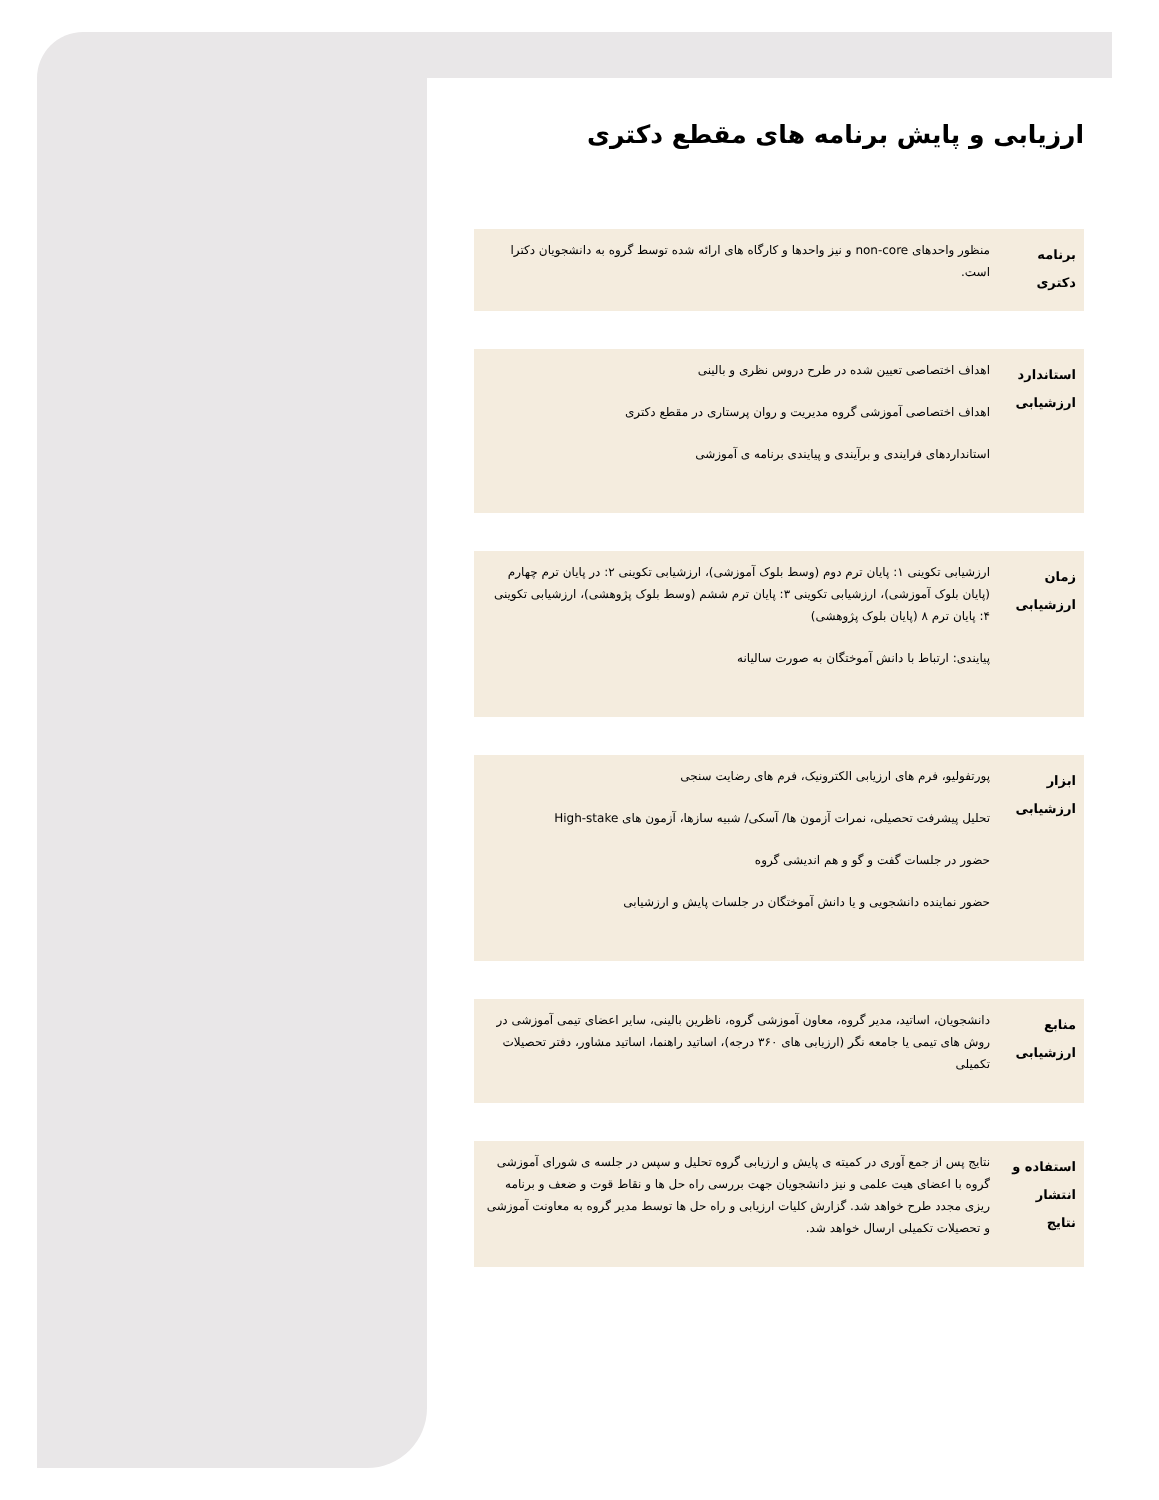ارزیابی و پایش برنامه های مقطع دکتری
| برنامه دکتری | منظور واحدهای non-core و نیز واحدها و کارگاه های ارائه شده توسط گروه به دانشجویان دکترا است. |
| استاندارد ارزشیابی | اهداف اختصاصی تعیین شده در طرح دروس نظری و بالینی اهداف اختصاصی آموزشی گروه مدیریت و روان پرستاری در مقطع دکتری استانداردهای فرایندی و برآیندی و پیایندی برنامه ی آموزشی |
| زمان ارزشیابی | ارزشیابی تکوینی ۱: پایان ترم دوم (وسط بلوک آموزشی)، ارزشیابی تکوینی ۲: در پایان ترم چهارم (پایان بلوک آموزشی)، ارزشیابی تکوینی ۳: پایان ترم ششم (وسط بلوک پژوهشی)، ارزشیابی تکوینی ۴: پایان ترم ۸ (پایان بلوک پژوهشی) پیایندی: ارتباط با دانش آموختگان به صورت سالیانه |
| ابزار ارزشیابی | پورتفولیو، فرم های ارزیابی الکترونیک، فرم های رضایت سنجی تحلیل پیشرفت تحصیلی، نمرات آزمون ها/ آسکی/ شبیه سازها، آزمون های High-stake حضور در جلسات گفت و گو و هم اندیشی گروه حضور نماینده دانشجویی و یا دانش آموختگان در جلسات پایش و ارزشیابی |
| منابع ارزشیابی | دانشجویان، اساتید، مدیر گروه، معاون آموزشی گروه، ناظرین بالینی، سایر اعضای تیمی آموزشی در روش های تیمی یا جامعه نگر (ارزیابی های ۳۶۰ درجه)، اساتید راهنما، اساتید مشاور، دفتر تحصیلات تکمیلی |
| استفاده و انتشار نتایج | نتایج پس از جمع آوری در کمیته ی پایش و ارزیابی گروه تحلیل و سپس در جلسه ی شورای آموزشی گروه با اعضای هیت علمی و نیز دانشجویان جهت بررسی راه حل ها و نقاط قوت و ضعف و برنامه ریزی مجدد طرح خواهد شد. گزارش کلیات ارزیابی و راه حل ها توسط مدیر گروه به معاونت آموزشی و تحصیلات تکمیلی ارسال خواهد شد. |